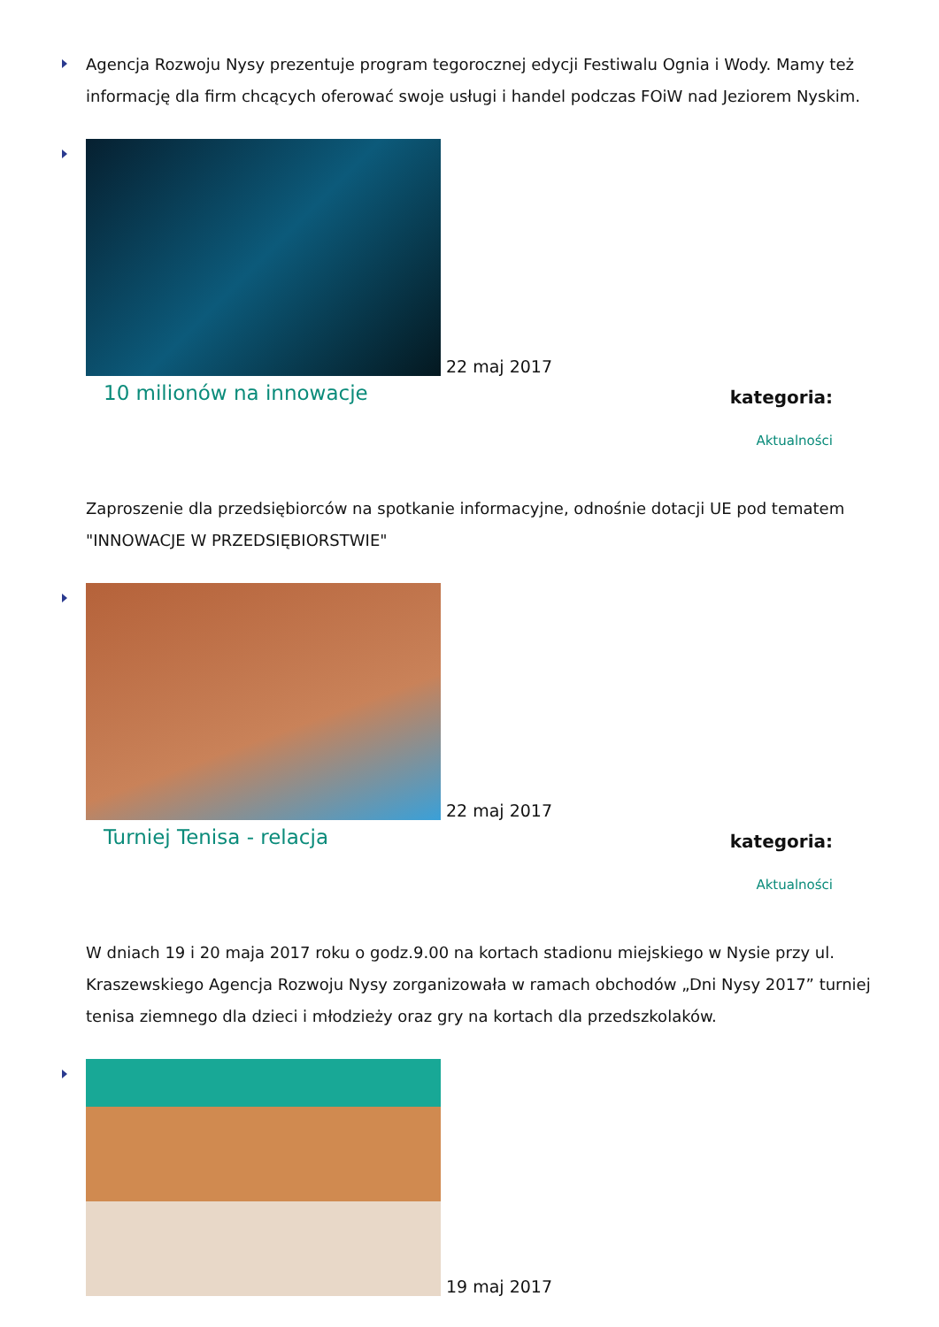Agencja Rozwoju Nysy prezentuje program tegorocznej edycji Festiwalu Ognia i Wody. Mamy też informację dla firm chcących oferować swoje usługi i handel podczas FOiW nad Jeziorem Nyskim.
22 maj 2017
10 milionów na innowacje
kategoria:
Aktualności
Zaproszenie dla przedsiębiorców na spotkanie informacyjne, odnośnie dotacji UE pod tematem "INNOWACJE W PRZEDSIĘBIORSTWIE"
22 maj 2017
Turniej Tenisa - relacja
kategoria:
Aktualności
W dniach 19 i 20 maja 2017 roku o godz.9.00 na kortach stadionu miejskiego w Nysie przy ul. Kraszewskiego Agencja Rozwoju Nysy zorganizowała w ramach obchodów „Dni Nysy 2017” turniej tenisa ziemnego dla dzieci i młodzieży oraz gry na kortach dla przedszkolaków.
19 maj 2017